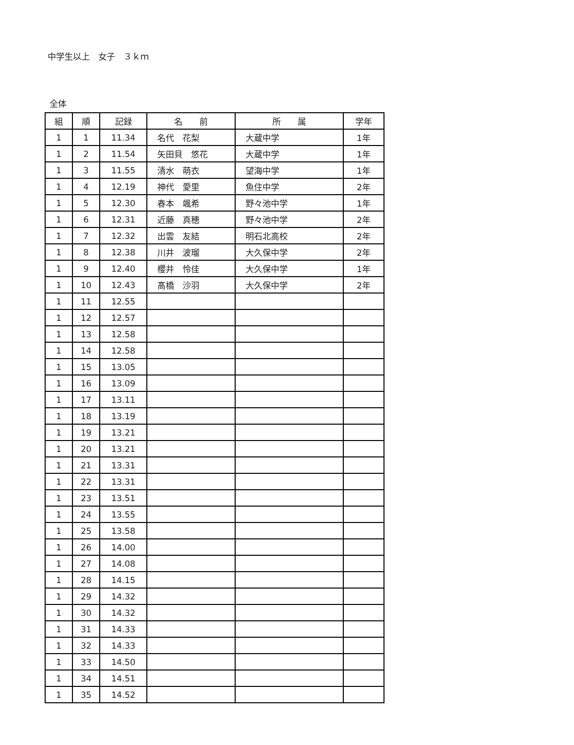中学生以上　女子　３ｋｍ
全体
| 組 | 順 | 記録 | 名 前 | 所 属 | 学年 |
| --- | --- | --- | --- | --- | --- |
| 1 | 1 | 11.34 | 名代 花梨 | 大蔵中学 | 1年 |
| 1 | 2 | 11.54 | 矢田貝 悠花 | 大蔵中学 | 1年 |
| 1 | 3 | 11.55 | 清水 萌衣 | 望海中学 | 1年 |
| 1 | 4 | 12.19 | 神代 愛里 | 魚住中学 | 2年 |
| 1 | 5 | 12.30 | 春本 颯希 | 野々池中学 | 1年 |
| 1 | 6 | 12.31 | 近藤 真穂 | 野々池中学 | 2年 |
| 1 | 7 | 12.32 | 出雲 友結 | 明石北高校 | 2年 |
| 1 | 8 | 12.38 | 川井 波瑠 | 大久保中学 | 2年 |
| 1 | 9 | 12.40 | 櫻井 怜佳 | 大久保中学 | 1年 |
| 1 | 10 | 12.43 | 髙橋 沙羽 | 大久保中学 | 2年 |
| 1 | 11 | 12.55 | | | |
| 1 | 12 | 12.57 | | | |
| 1 | 13 | 12.58 | | | |
| 1 | 14 | 12.58 | | | |
| 1 | 15 | 13.05 | | | |
| 1 | 16 | 13.09 | | | |
| 1 | 17 | 13.11 | | | |
| 1 | 18 | 13.19 | | | |
| 1 | 19 | 13.21 | | | |
| 1 | 20 | 13.21 | | | |
| 1 | 21 | 13.31 | | | |
| 1 | 22 | 13.31 | | | |
| 1 | 23 | 13.51 | | | |
| 1 | 24 | 13.55 | | | |
| 1 | 25 | 13.58 | | | |
| 1 | 26 | 14.00 | | | |
| 1 | 27 | 14.08 | | | |
| 1 | 28 | 14.15 | | | |
| 1 | 29 | 14.32 | | | |
| 1 | 30 | 14.32 | | | |
| 1 | 31 | 14.33 | | | |
| 1 | 32 | 14.33 | | | |
| 1 | 33 | 14.50 | | | |
| 1 | 34 | 14.51 | | | |
| 1 | 35 | 14.52 | | | |